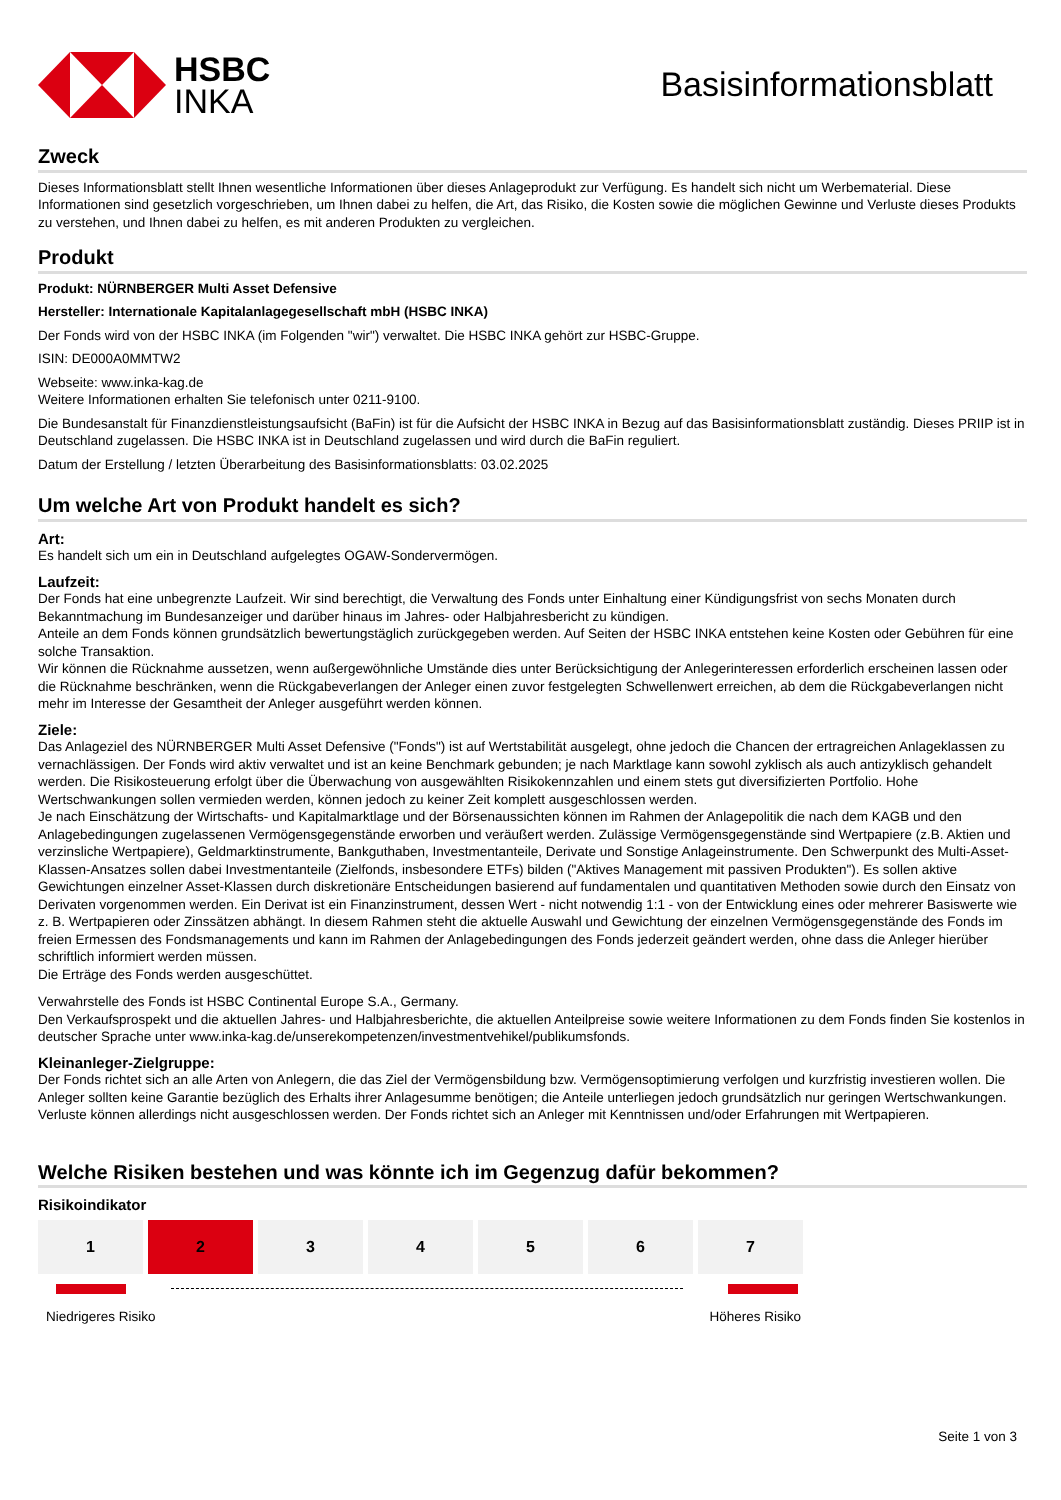HSBC
INKA
Basisinformationsblatt
Zweck
Dieses Informationsblatt stellt Ihnen wesentliche Informationen über dieses Anlageprodukt zur Verfügung. Es handelt sich nicht um Werbematerial. Diese Informationen sind gesetzlich vorgeschrieben, um Ihnen dabei zu helfen, die Art, das Risiko, die Kosten sowie die möglichen Gewinne und Verluste dieses Produkts zu verstehen, und Ihnen dabei zu helfen, es mit anderen Produkten zu vergleichen.
Produkt
Produkt: NÜRNBERGER Multi Asset Defensive
Hersteller: Internationale Kapitalanlagegesellschaft mbH (HSBC INKA)
Der Fonds wird von der HSBC INKA (im Folgenden "wir") verwaltet. Die HSBC INKA gehört zur HSBC-Gruppe.
ISIN: DE000A0MMTW2
Webseite: www.inka-kag.de
Weitere Informationen erhalten Sie telefonisch unter 0211-9100.
Die Bundesanstalt für Finanzdienstleistungsaufsicht (BaFin) ist für die Aufsicht der HSBC INKA in Bezug auf das Basisinformationsblatt zuständig. Dieses PRIIP ist in Deutschland zugelassen. Die HSBC INKA ist in Deutschland zugelassen und wird durch die BaFin reguliert.
Datum der Erstellung / letzten Überarbeitung des Basisinformationsblatts: 03.02.2025
Um welche Art von Produkt handelt es sich?
Art:
Es handelt sich um ein in Deutschland aufgelegtes OGAW-Sondervermögen.
Laufzeit:
Der Fonds hat eine unbegrenzte Laufzeit. Wir sind berechtigt, die Verwaltung des Fonds unter Einhaltung einer Kündigungsfrist von sechs Monaten durch Bekanntmachung im Bundesanzeiger und darüber hinaus im Jahres- oder Halbjahresbericht zu kündigen.
Anteile an dem Fonds können grundsätzlich bewertungstäglich zurückgegeben werden. Auf Seiten der HSBC INKA entstehen keine Kosten oder Gebühren für eine solche Transaktion.
Wir können die Rücknahme aussetzen, wenn außergewöhnliche Umstände dies unter Berücksichtigung der Anlegerinteressen erforderlich erscheinen lassen oder die Rücknahme beschränken, wenn die Rückgabeverlangen der Anleger einen zuvor festgelegten Schwellenwert erreichen, ab dem die Rückgabeverlangen nicht mehr im Interesse der Gesamtheit der Anleger ausgeführt werden können.
Ziele:
Das Anlageziel des NÜRNBERGER Multi Asset Defensive ("Fonds") ist auf Wertstabilität ausgelegt, ohne jedoch die Chancen der ertragreichen Anlageklassen zu vernachlässigen. Der Fonds wird aktiv verwaltet und ist an keine Benchmark gebunden; je nach Marktlage kann sowohl zyklisch als auch antizyklisch gehandelt werden. Die Risikosteuerung erfolgt über die Überwachung von ausgewählten Risikokennzahlen und einem stets gut diversifizierten Portfolio. Hohe Wertschwankungen sollen vermieden werden, können jedoch zu keiner Zeit komplett ausgeschlossen werden.
Je nach Einschätzung der Wirtschafts- und Kapitalmarktlage und der Börsenaussichten können im Rahmen der Anlagepolitik die nach dem KAGB und den Anlagebedingungen zugelassenen Vermögensgegenstände erworben und veräußert werden. Zulässige Vermögensgegenstände sind Wertpapiere (z.B. Aktien und verzinsliche Wertpapiere), Geldmarktinstrumente, Bankguthaben, Investmentanteile, Derivate und Sonstige Anlageinstrumente. Den Schwerpunkt des Multi-Asset-Klassen-Ansatzes sollen dabei Investmentanteile (Zielfonds, insbesondere ETFs) bilden ("Aktives Management mit passiven Produkten"). Es sollen aktive Gewichtungen einzelner Asset-Klassen durch diskretionäre Entscheidungen basierend auf fundamentalen und quantitativen Methoden sowie durch den Einsatz von Derivaten vorgenommen werden. Ein Derivat ist ein Finanzinstrument, dessen Wert - nicht notwendig 1:1 - von der Entwicklung eines oder mehrerer Basiswerte wie z. B. Wertpapieren oder Zinssätzen abhängt. In diesem Rahmen steht die aktuelle Auswahl und Gewichtung der einzelnen Vermögensgegenstände des Fonds im freien Ermessen des Fondsmanagements und kann im Rahmen der Anlagebedingungen des Fonds jederzeit geändert werden, ohne dass die Anleger hierüber schriftlich informiert werden müssen.
Die Erträge des Fonds werden ausgeschüttet.
Verwahrstelle des Fonds ist HSBC Continental Europe S.A., Germany.
Den Verkaufsprospekt und die aktuellen Jahres- und Halbjahresberichte, die aktuellen Anteilpreise sowie weitere Informationen zu dem Fonds finden Sie kostenlos in deutscher Sprache unter www.inka-kag.de/unserekompetenzen/investmentvehikel/publikumsfonds.
Kleinanleger-Zielgruppe:
Der Fonds richtet sich an alle Arten von Anlegern, die das Ziel der Vermögensbildung bzw. Vermögensoptimierung verfolgen und kurzfristig investieren wollen. Die Anleger sollten keine Garantie bezüglich des Erhalts ihrer Anlagesumme benötigen; die Anteile unterliegen jedoch grundsätzlich nur geringen Wertschwankungen. Verluste können allerdings nicht ausgeschlossen werden. Der Fonds richtet sich an Anleger mit Kenntnissen und/oder Erfahrungen mit Wertpapieren.
Welche Risiken bestehen und was könnte ich im Gegenzug dafür bekommen?
Risikoindikator
| 1 | 2 | 3 | 4 | 5 | 6 | 7 |
Niedrigeres Risiko Höheres Risiko
Seite 1 von 3